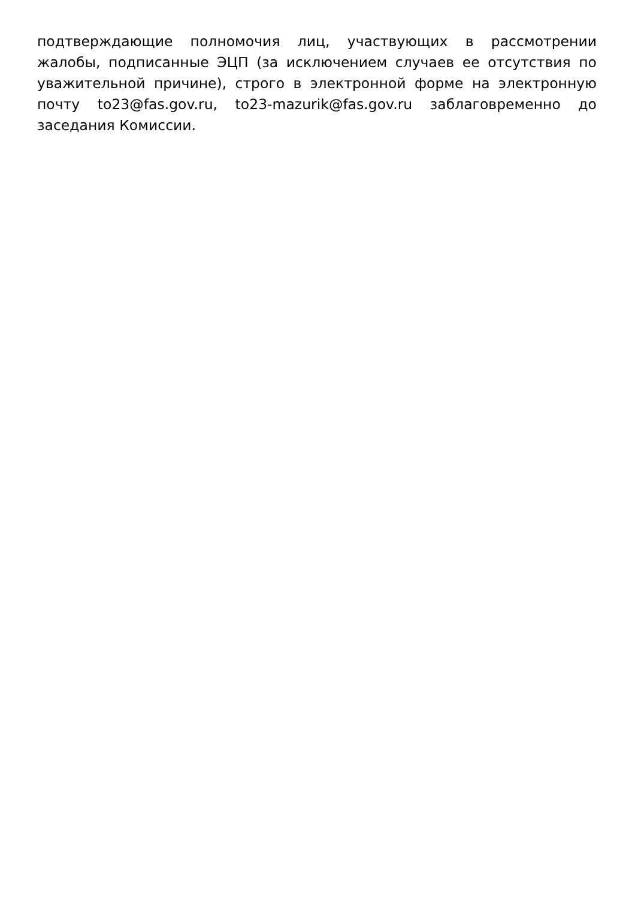подтверждающие полномочия лиц, участвующих в рассмотрении жалобы, подписанные ЭЦП (за исключением случаев ее отсутствия по уважительной причине), строго в электронной форме на электронную почту to23@fas.gov.ru, to23-mazurik@fas.gov.ru заблаговременно до заседания Комиссии.